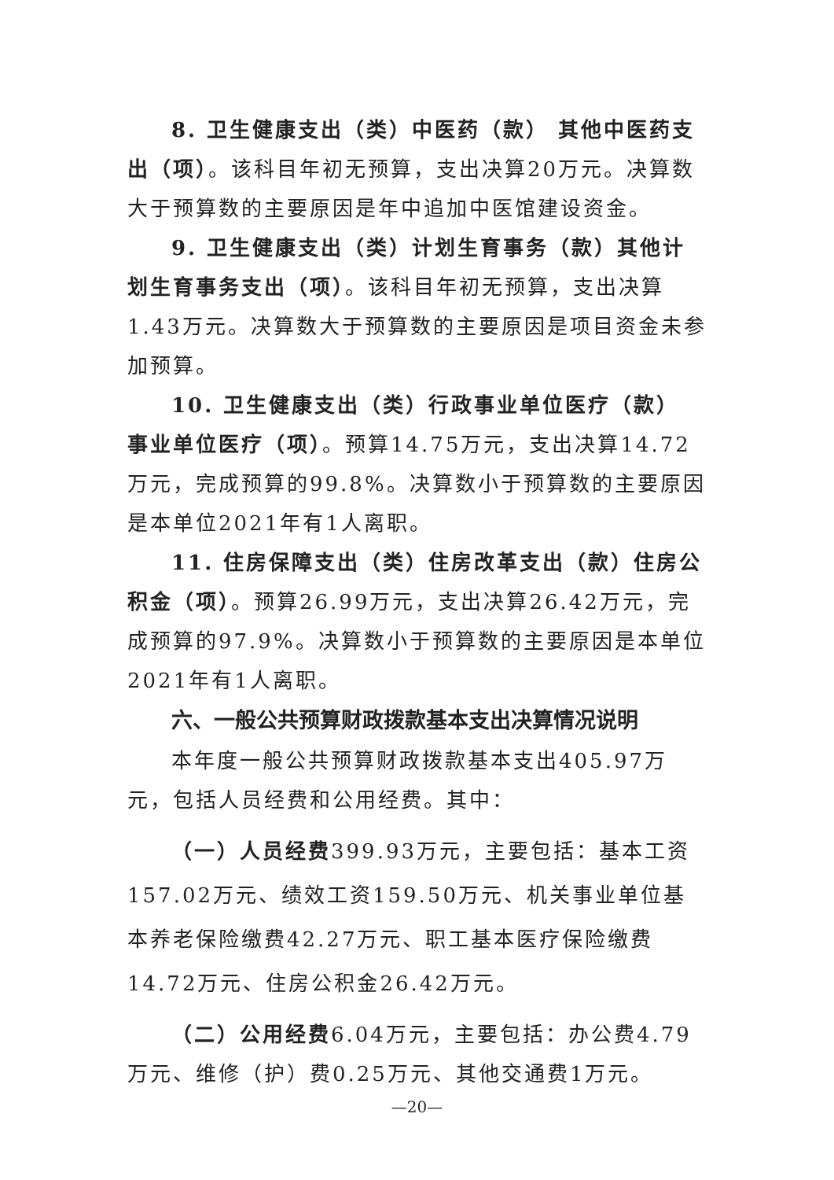8. 卫生健康支出（类）中医药（款） 其他中医药支出（项）。该科目年初无预算，支出决算20万元。决算数大于预算数的主要原因是年中追加中医馆建设资金。
9. 卫生健康支出（类）计划生育事务（款）其他计划生育事务支出（项）。该科目年初无预算，支出决算1.43万元。决算数大于预算数的主要原因是项目资金未参加预算。
10. 卫生健康支出（类）行政事业单位医疗（款） 事业单位医疗（项）。预算14.75万元，支出决算14.72万元，完成预算的99.8%。决算数小于预算数的主要原因是本单位2021年有1人离职。
11. 住房保障支出（类）住房改革支出（款）住房公积金（项）。预算26.99万元，支出决算26.42万元，完成预算的97.9%。决算数小于预算数的主要原因是本单位2021年有1人离职。
六、一般公共预算财政拨款基本支出决算情况说明
本年度一般公共预算财政拨款基本支出405.97万元，包括人员经费和公用经费。其中：
（一）人员经费399.93万元，主要包括：基本工资157.02万元、绩效工资159.50万元、机关事业单位基本养老保险缴费42.27万元、职工基本医疗保险缴费14.72万元、住房公积金26.42万元。
（二）公用经费6.04万元，主要包括：办公费4.79万元、维修（护）费0.25万元、其他交通费1万元。
—20—